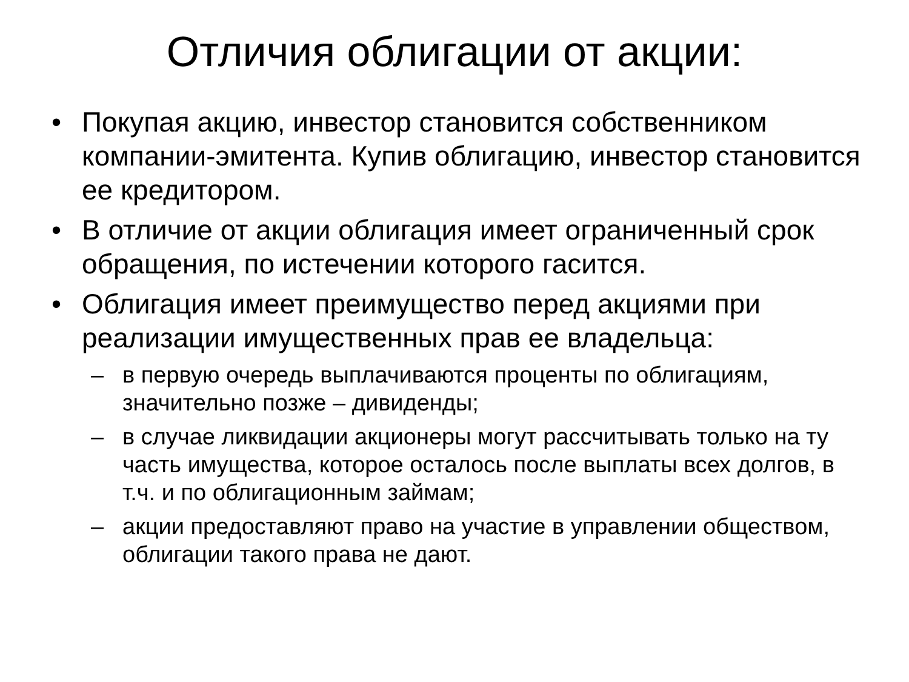Отличия облигации от акции:
• Покупая акцию, инвестор становится собственником компании-эмитента. Купив облигацию, инвестор становится ее кредитором.
• В отличие от акции облигация имеет ограниченный срок обращения, по истечении которого гасится.
• Облигация имеет преимущество перед акциями при реализации имущественных прав ее владельца:
– в первую очередь выплачиваются проценты по облигациям, значительно позже – дивиденды;
– в случае ликвидации акционеры могут рассчитывать только на ту часть имущества, которое осталось после выплаты всех долгов, в т.ч. и по облигационным займам;
– акции предоставляют право на участие в управлении обществом, облигации такого права не дают.